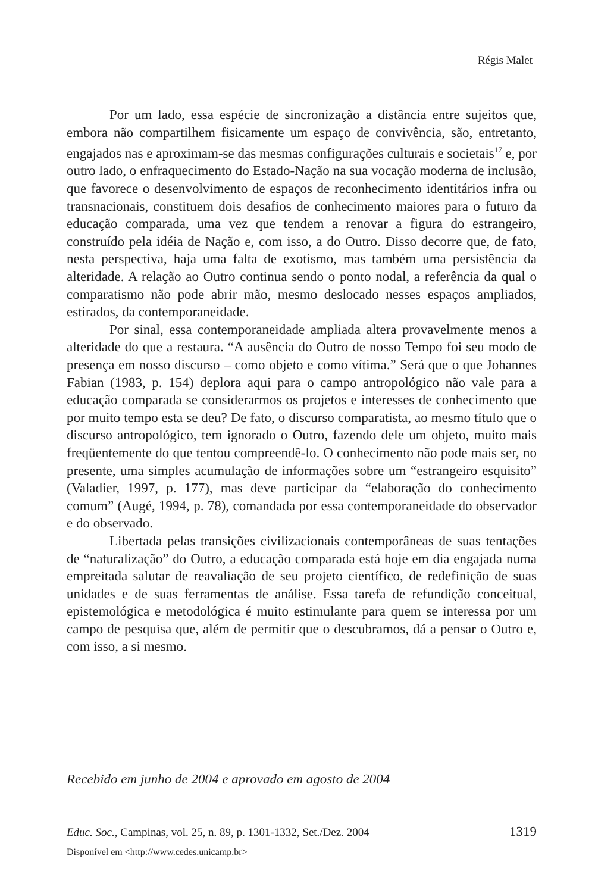Régis Malet
Por um lado, essa espécie de sincronização a distância entre sujeitos que, embora não compartilhem fisicamente um espaço de convivência, são, entretanto, engajados nas e aproximam-se das mesmas configurações culturais e societais<sup>17</sup> e, por outro lado, o enfraquecimento do Estado-Nação na sua vocação moderna de inclusão, que favorece o desenvolvimento de espaços de reconhecimento identitários infra ou transnacionais, constituem dois desafios de conhecimento maiores para o futuro da educação comparada, uma vez que tendem a renovar a figura do estrangeiro, construído pela idéia de Nação e, com isso, a do Outro. Disso decorre que, de fato, nesta perspectiva, haja uma falta de exotismo, mas também uma persistência da alteridade. A relação ao Outro continua sendo o ponto nodal, a referência da qual o comparatismo não pode abrir mão, mesmo deslocado nesses espaços ampliados, estirados, da contemporaneidade.
Por sinal, essa contemporaneidade ampliada altera provavelmente menos a alteridade do que a restaura. “A ausência do Outro de nosso Tempo foi seu modo de presença em nosso discurso – como objeto e como vítima.” Será que o que Johannes Fabian (1983, p. 154) deplora aqui para o campo antropológico não vale para a educação comparada se considerarmos os projetos e interesses de conhecimento que por muito tempo esta se deu? De fato, o discurso comparatista, ao mesmo título que o discurso antropológico, tem ignorado o Outro, fazendo dele um objeto, muito mais freqüentemente do que tentou compreendê-lo. O conhecimento não pode mais ser, no presente, uma simples acumulação de informações sobre um “estrangeiro esquisito” (Valadier, 1997, p. 177), mas deve participar da “elaboração do conhecimento comum” (Augé, 1994, p. 78), comandada por essa contemporaneidade do observador e do observado.
Libertada pelas transições civilizacionais contemporâneas de suas tentações de “naturalização” do Outro, a educação comparada está hoje em dia engajada numa empreitada salutar de reavaliação de seu projeto científico, de redefinição de suas unidades e de suas ferramentas de análise. Essa tarefa de refundição conceitual, epistemológica e metodológica é muito estimulante para quem se interessa por um campo de pesquisa que, além de permitir que o descubramos, dá a pensar o Outro e, com isso, a si mesmo.
Recebido em junho de 2004 e aprovado em agosto de 2004
Educ. Soc., Campinas, vol. 25, n. 89, p. 1301-1332, Set./Dez. 2004 1319
Disponível em <http://www.cedes.unicamp.br>